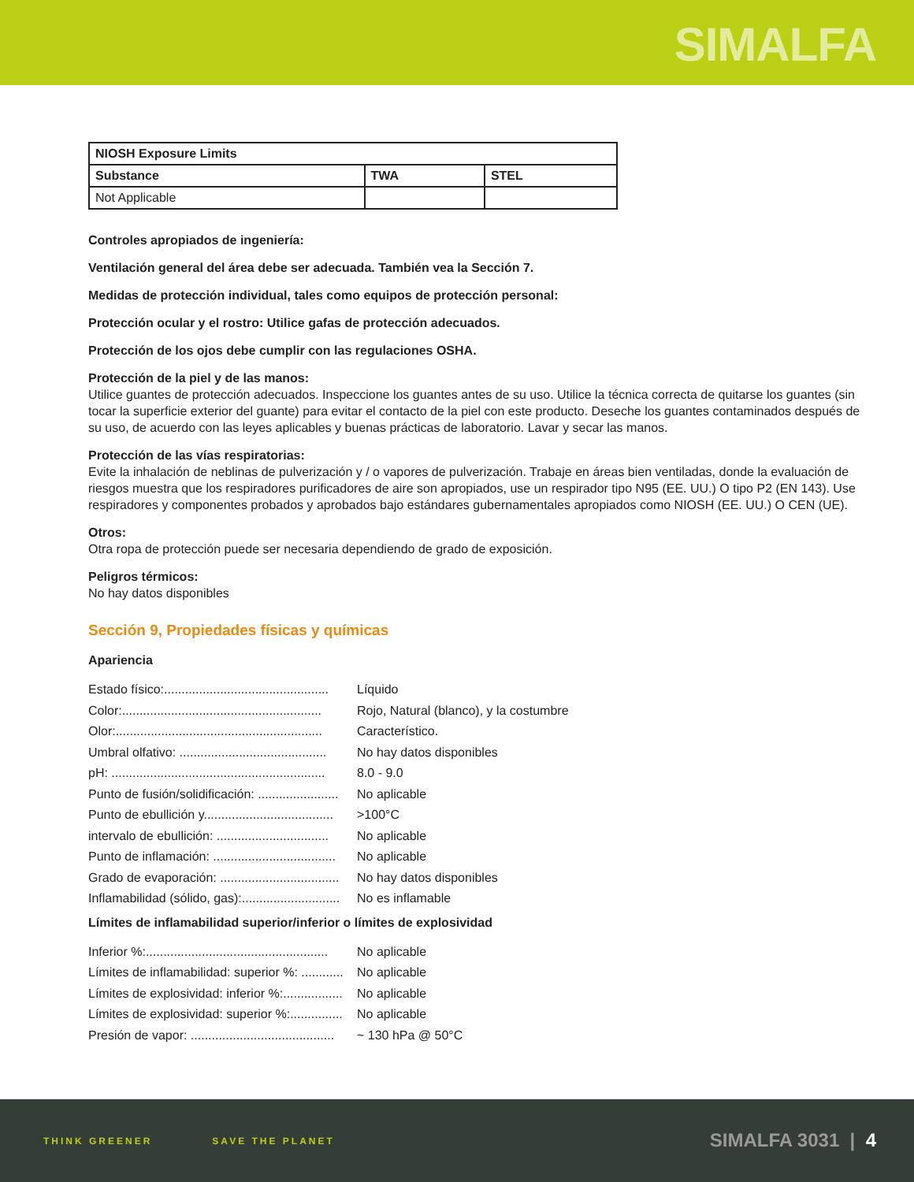SIMALFA
| NIOSH Exposure Limits | | |
| --- | --- | --- |
| Substance | TWA | STEL |
| Not Applicable | | |
Controles apropiados de ingeniería:
Ventilación general del área debe ser adecuada. También vea la Sección 7.
Medidas de protección individual, tales como equipos de protección personal:
Protección ocular y el rostro: Utilice gafas de protección adecuados.
Protección de los ojos debe cumplir con las regulaciones OSHA.
Protección de la piel y de las manos:
Utilice guantes de protección adecuados. Inspeccione los guantes antes de su uso. Utilice la técnica correcta de quitarse los guantes (sin tocar la superficie exterior del guante) para evitar el contacto de la piel con este producto. Deseche los guantes contaminados después de su uso, de acuerdo con las leyes aplicables y buenas prácticas de laboratorio. Lavar y secar las manos.
Protección de las vías respiratorias:
Evite la inhalación de neblinas de pulverización y / o vapores de pulverización. Trabaje en áreas bien ventiladas, donde la evaluación de riesgos muestra que los respiradores purificadores de aire son apropiados, use un respirador tipo N95 (EE. UU.) O tipo P2 (EN 143). Use respiradores y componentes probados y aprobados bajo estándares gubernamentales apropiados como NIOSH (EE. UU.) O CEN (UE).
Otros:
Otra ropa de protección puede ser necesaria dependiendo de grado de exposición.
Peligros térmicos:
No hay datos disponibles
Sección 9, Propiedades físicas y químicas
Apariencia
Estado físico:............................................... Líquido
Color:......................................................... Rojo, Natural (blanco), y la costumbre
Olor:........................................................... Característico.
Umbral olfativo: .......................................... No hay datos disponibles
pH: ............................................................. 8.0 - 9.0
Punto de fusión/solidificación: ....................... No aplicable
Punto de ebullición y..................................... >100°C
intervalo de ebullición: ................................ No aplicable
Punto de inflamación: ................................... No aplicable
Grado de evaporación: .................................. No hay datos disponibles
Inflamabilidad (sólido, gas):............................ No es inflamable
Límites de inflamabilidad superior/inferior o límites de explosividad
Inferior %:.................................................... No aplicable
Límites de inflamabilidad: superior %: ............ No aplicable
Límites de explosividad: inferior %:................. No aplicable
Límites de explosividad: superior %:............... No aplicable
Presión de vapor: ......................................... ~ 130 hPa @ 50°C
THINK GREENER SAVE THE PLANET
SIMALFA 3031 | 4